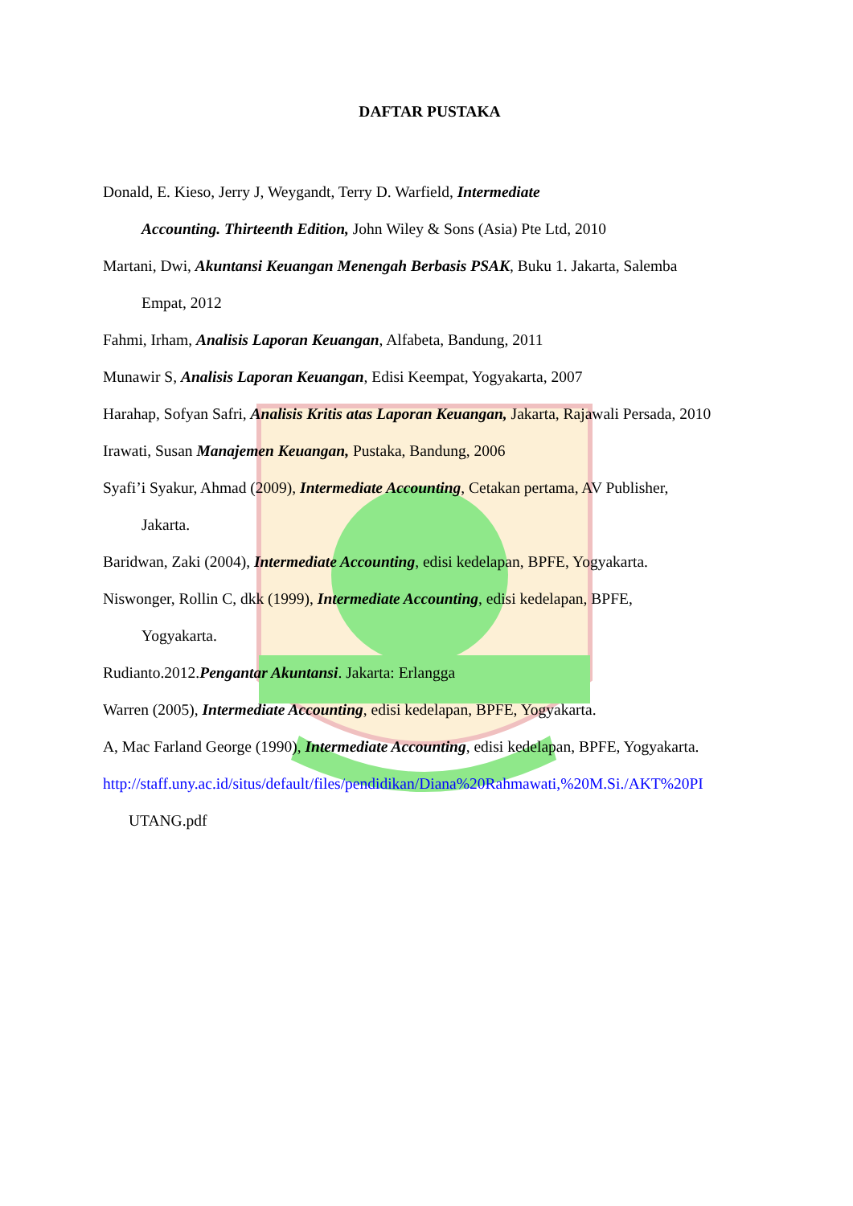DAFTAR PUSTAKA
Donald, E. Kieso, Jerry J, Weygandt, Terry D. Warfield, Intermediate
Accounting. Thirteenth Edition, John Wiley & Sons (Asia) Pte Ltd, 2010
Martani, Dwi, Akuntansi Keuangan Menengah Berbasis PSAK, Buku 1. Jakarta, Salemba
Empat, 2012
Fahmi, Irham, Analisis Laporan Keuangan, Alfabeta, Bandung, 2011
Munawir S, Analisis Laporan Keuangan, Edisi Keempat, Yogyakarta, 2007
Harahap, Sofyan Safri, Analisis Kritis atas Laporan Keuangan, Jakarta, Rajawali Persada, 2010
Irawati, Susan Manajemen Keuangan, Pustaka, Bandung, 2006
Syafi’i Syakur, Ahmad (2009), Intermediate Accounting, Cetakan pertama, AV Publisher,
Jakarta.
Baridwan, Zaki (2004), Intermediate Accounting, edisi kedelapan, BPFE, Yogyakarta.
Niswonger, Rollin C, dkk (1999), Intermediate Accounting, edisi kedelapan, BPFE,
Yogyakarta.
Rudianto.2012.Pengantar Akuntansi. Jakarta: Erlangga
Warren (2005), Intermediate Accounting, edisi kedelapan, BPFE, Yogyakarta.
A, Mac Farland George (1990), Intermediate Accounting, edisi kedelapan, BPFE, Yogyakarta.
http://staff.uny.ac.id/situs/default/files/pendidikan/Diana%20Rahmawati,%20M.Si./AKT%20PI
UTANG.pdf